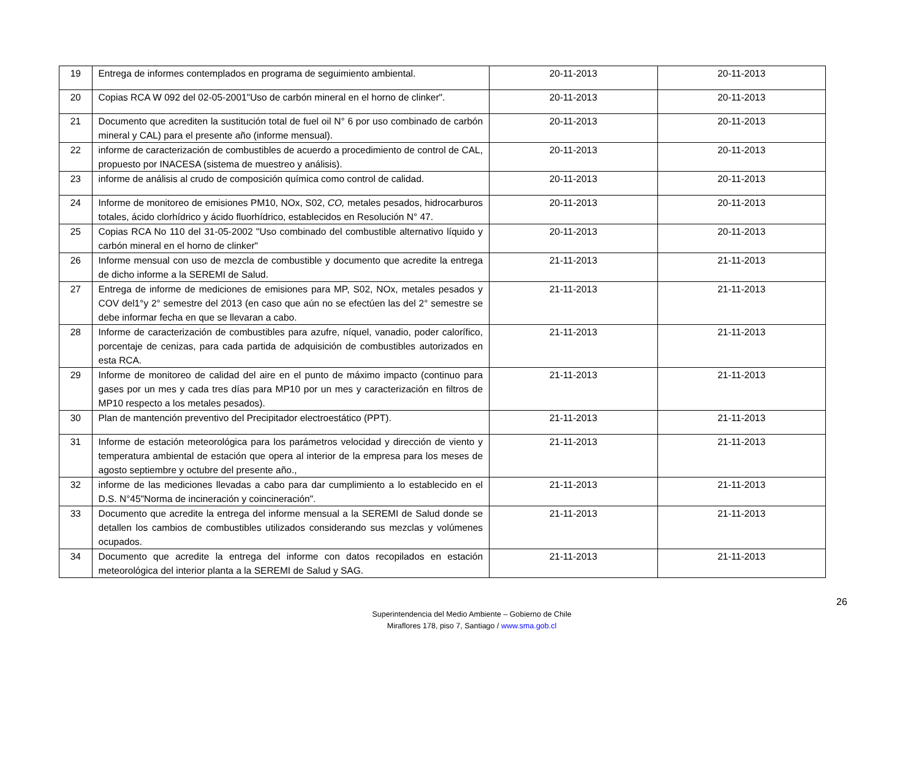| 19 | Entrega de informes contemplados en programa de seguimiento ambiental. | 20-11-2013 | 20-11-2013 |
| 20 | Copias RCA W 092 del 02-05-2001"Uso de carbón mineral en el horno de clinker". | 20-11-2013 | 20-11-2013 |
| 21 | Documento que acrediten la sustitución total de fuel oil N° 6 por uso combinado de carbón mineral y CAL) para el presente año (informe mensual). | 20-11-2013 | 20-11-2013 |
| 22 | informe de caracterización de combustibles de acuerdo a procedimiento de control de CAL, propuesto por INACESA (sistema de muestreo y análisis). | 20-11-2013 | 20-11-2013 |
| 23 | informe de análisis al crudo de composición química como control de calidad. | 20-11-2013 | 20-11-2013 |
| 24 | Informe de monitoreo de emisiones PM10, NOx, S02, CO, metales pesados, hidrocarburos totales, ácido clorhídrico y ácido fluorhídrico, establecidos en Resolución N° 47. | 20-11-2013 | 20-11-2013 |
| 25 | Copias RCA No 110 del 31-05-2002 "Uso combinado del combustible alternativo líquido y carbón mineral en el horno de clinker" | 20-11-2013 | 20-11-2013 |
| 26 | Informe mensual con uso de mezcla de combustible y documento que acredite la entrega de dicho informe a la SEREMI de Salud. | 21-11-2013 | 21-11-2013 |
| 27 | Entrega de informe de mediciones de emisiones para MP, S02, NOx, metales pesados y COV del1°y 2° semestre del 2013 (en caso que aún no se efectúen las del 2° semestre se debe informar fecha en que se llevaran a cabo. | 21-11-2013 | 21-11-2013 |
| 28 | Informe de caracterización de combustibles para azufre, níquel, vanadio, poder calorífico, porcentaje de cenizas, para cada partida de adquisición de combustibles autorizados en esta RCA. | 21-11-2013 | 21-11-2013 |
| 29 | Informe de monitoreo de calidad del aire en el punto de máximo impacto (continuo para gases por un mes y cada tres días para MP10 por un mes y caracterización en filtros de MP10 respecto a los metales pesados). | 21-11-2013 | 21-11-2013 |
| 30 | Plan de mantención preventivo del Precipitador electroestático (PPT). | 21-11-2013 | 21-11-2013 |
| 31 | Informe de estación meteorológica para los parámetros velocidad y dirección de viento y temperatura ambiental de estación que opera al interior de la empresa para los meses de agosto septiembre y octubre del presente año., | 21-11-2013 | 21-11-2013 |
| 32 | informe de las mediciones llevadas a cabo para dar cumplimiento a lo establecido en el D.S. N°45"Norma de incineración y coincineración". | 21-11-2013 | 21-11-2013 |
| 33 | Documento que acredite la entrega del informe mensual a la SEREMI de Salud donde se detallen los cambios de combustibles utilizados considerando sus mezclas y volúmenes ocupados. | 21-11-2013 | 21-11-2013 |
| 34 | Documento que acredite la entrega del informe con datos recopilados en estación meteorológica del interior planta a la SEREMI de Salud y SAG. | 21-11-2013 | 21-11-2013 |
26
Superintendencia del Medio Ambiente – Gobierno de Chile
Miraflores 178, piso 7, Santiago / www.sma.gob.cl